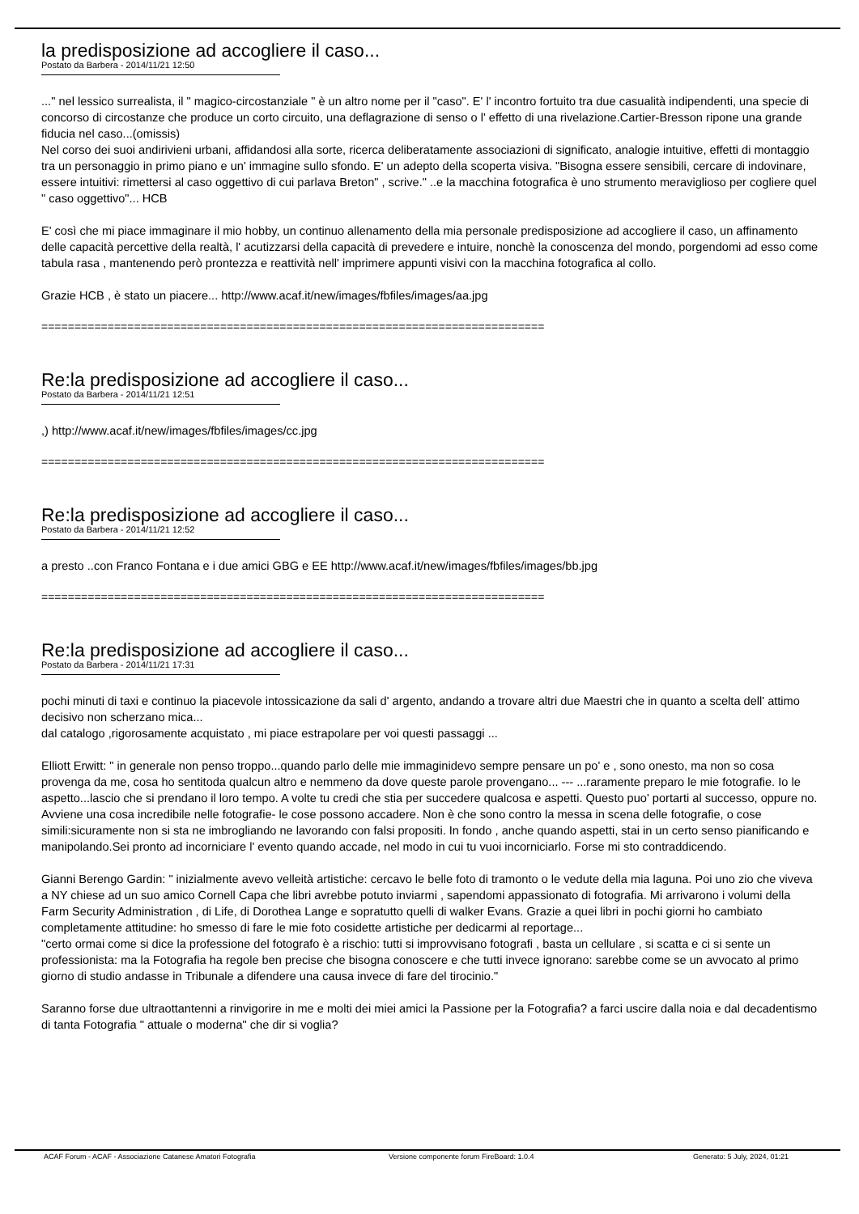la predisposizione ad accogliere il caso...
Postato da Barbera - 2014/11/21 12:50
..." nel lessico surrealista, il " magico-circostanziale " è un altro nome per il "caso". E' l' incontro fortuito tra due casualità indipendenti, una specie di concorso di circostanze che produce un corto circuito, una deflagrazione di senso o l' effetto di una rivelazione.Cartier-Bresson ripone una grande fiducia nel caso...(omissis)
Nel corso dei suoi andirivieni urbani, affidandosi alla sorte, ricerca deliberatamente associazioni di significato, analogie intuitive, effetti di montaggio tra un personaggio in primo piano e un' immagine sullo sfondo. E' un adepto della scoperta visiva. "Bisogna essere sensibili, cercare di indovinare, essere intuitivi: rimettersi al caso oggettivo di cui parlava Breton" , scrive." ..e la macchina fotografica è uno strumento meraviglioso per cogliere quel " caso oggettivo"... HCB
E' così che mi piace immaginare il mio hobby, un continuo allenamento della mia personale predisposizione ad accogliere il caso, un affinamento delle capacità percettive della realtà, l' acutizzarsi della capacità di prevedere e intuire, nonchè la conoscenza del mondo, porgendomi ad esso come tabula rasa , mantenendo però prontezza e reattività nell' imprimere appunti visivi con la macchina fotografica al collo.
Grazie HCB , è stato un piacere... http://www.acaf.it/new/images/fbfiles/images/aa.jpg
============================================================================
Re:la predisposizione ad accogliere il caso...
Postato da Barbera - 2014/11/21 12:51
,) http://www.acaf.it/new/images/fbfiles/images/cc.jpg
============================================================================
Re:la predisposizione ad accogliere il caso...
Postato da Barbera - 2014/11/21 12:52
a presto ..con Franco Fontana e i due amici GBG e EE http://www.acaf.it/new/images/fbfiles/images/bb.jpg
============================================================================
Re:la predisposizione ad accogliere il caso...
Postato da Barbera - 2014/11/21 17:31
pochi minuti di taxi e continuo la piacevole intossicazione da sali d' argento, andando a trovare altri due Maestri che in quanto a scelta dell' attimo decisivo non scherzano mica...
dal catalogo ,rigorosamente acquistato , mi piace estrapolare per voi questi passaggi ...
Elliott Erwitt: " in generale non penso troppo...quando parlo delle mie immaginidevo sempre pensare un po' e , sono onesto, ma non so cosa provenga da me, cosa ho sentitoda qualcun altro e nemmeno da dove queste parole provengano... --- ...raramente preparo le mie fotografie. Io le aspetto...lascio che si prendano il loro tempo. A volte tu credi che stia per succedere qualcosa e aspetti. Questo puo' portarti al successo, oppure no. Avviene una cosa incredibile nelle fotografie- le cose possono accadere. Non è che sono contro la messa in scena delle fotografie, o cose simili:sicuramente non si sta ne imbrogliando ne lavorando con falsi propositi. In fondo , anche quando aspetti, stai in un certo senso pianificando e manipolando.Sei pronto ad incorniciare l' evento quando accade, nel modo in cui tu vuoi incorniciarlo. Forse mi sto contraddicendo.
Gianni Berengo Gardin: " inizialmente avevo velleità artistiche: cercavo le belle foto di tramonto o le vedute della mia laguna. Poi uno zio che viveva a NY chiese ad un suo amico Cornell Capa che libri avrebbe potuto inviarmi , sapendomi appassionato di fotografia. Mi arrivarono i volumi della Farm Security Administration , di Life, di Dorothea Lange e sopratutto quelli di walker Evans. Grazie a quei libri in pochi giorni ho cambiato completamente attitudine: ho smesso di fare le mie foto cosidette artistiche per dedicarmi al reportage...
"certo ormai come si dice la professione del fotografo è a rischio: tutti si improvvisano fotografi , basta un cellulare , si scatta e ci si sente un professionista: ma la Fotografia ha regole ben precise che bisogna conoscere e che tutti invece ignorano: sarebbe come se un avvocato al primo giorno di studio andasse in Tribunale a difendere una causa invece di fare del tirocinio."
Saranno forse due ultraottantenni a rinvigorire in me e molti dei miei amici la Passione per la Fotografia? a farci uscire dalla noia e dal decadentismo di tanta Fotografia " attuale o moderna" che dir si voglia?
ACAF Forum - ACAF - Associazione Catanese Amatori Fotografia Versione componente forum FireBoard: 1.0.4 Generato: 5 July, 2024, 01:21